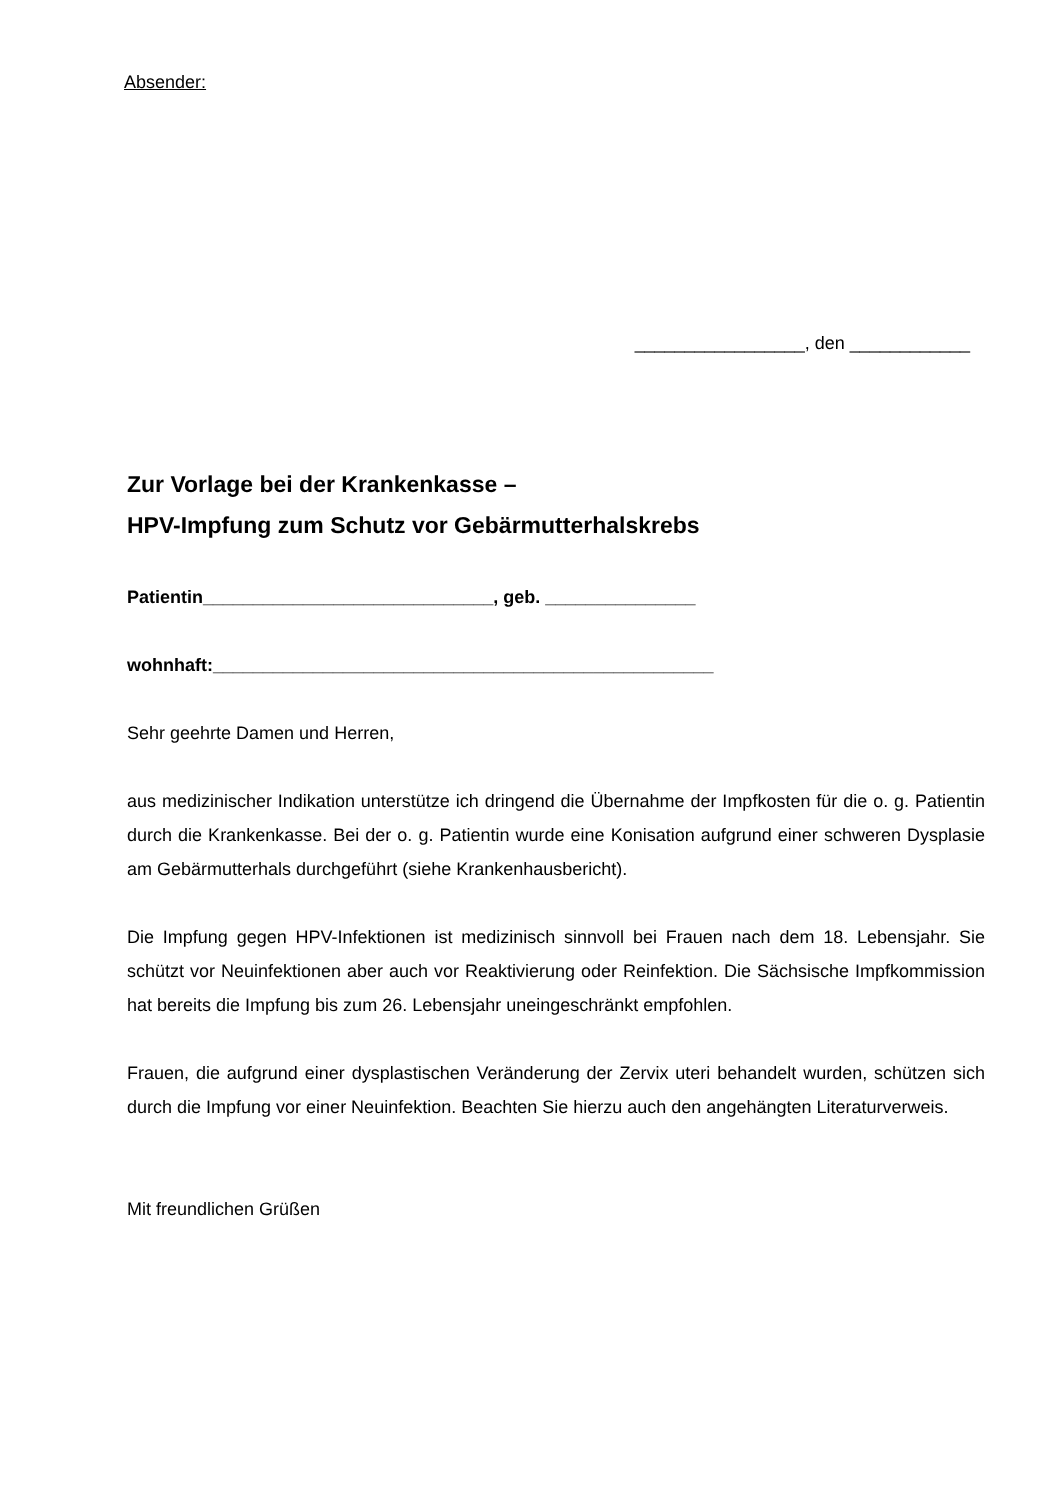Absender:
_________________, den ____________
Zur Vorlage bei der Krankenkasse –
HPV-Impfung zum Schutz vor Gebärmutterhalskrebs
Patientin_____________________________, geb. _______________
wohnhaft:__________________________________________________
Sehr geehrte Damen und Herren,
aus medizinischer Indikation unterstütze ich dringend die Übernahme der Impfkosten für die o. g. Patientin durch die Krankenkasse. Bei der o. g. Patientin wurde eine Konisation aufgrund einer schweren Dysplasie am Gebärmutterhals durchgeführt (siehe Krankenhausbericht).
Die Impfung gegen HPV-Infektionen ist medizinisch sinnvoll bei Frauen nach dem 18. Lebensjahr. Sie schützt vor Neuinfektionen aber auch vor Reaktivierung oder Reinfektion. Die Sächsische Impfkommission hat bereits die Impfung bis zum 26. Lebensjahr uneingeschränkt empfohlen.
Frauen, die aufgrund einer dysplastischen Veränderung der Zervix uteri behandelt wurden, schützen sich durch die Impfung vor einer Neuinfektion. Beachten Sie hierzu auch den angehängten Literaturverweis.
Mit freundlichen Grüßen